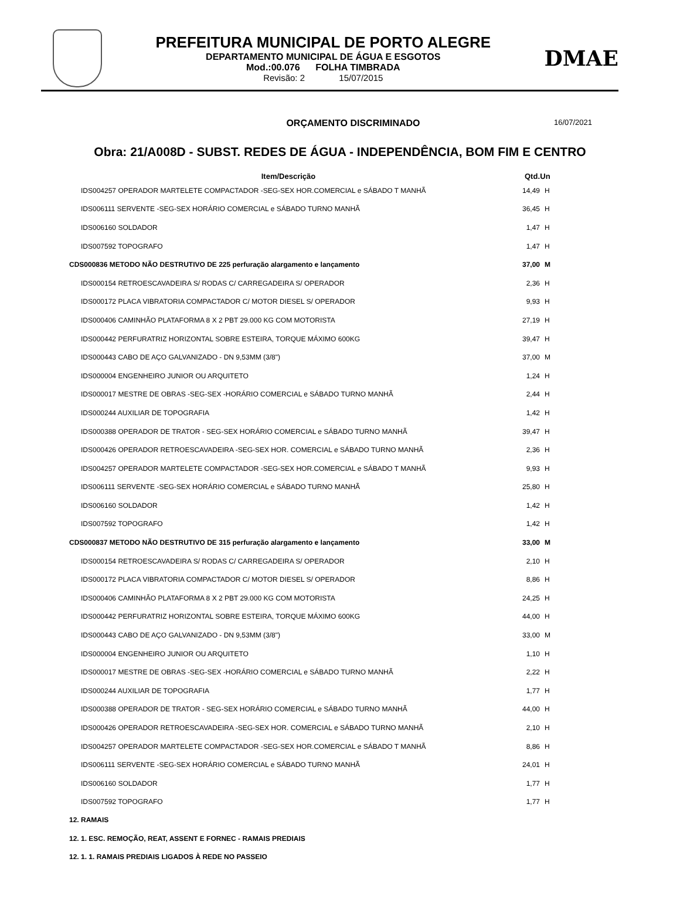PREFEITURA MUNICIPAL DE PORTO ALEGRE
DEPARTAMENTO MUNICIPAL DE ÁGUA E ESGOTOS
Mod.:00.076 FOLHA TIMBRADA
Revisão: 2 15/07/2015
DMAE
ORÇAMENTO DISCRIMINADO
16/07/2021
Obra: 21/A008D - SUBST. REDES DE ÁGUA - INDEPENDÊNCIA, BOM FIM E CENTRO
| Item/Descrição | Qtd. | Un |
| --- | --- | --- |
| IDS004257 OPERADOR MARTELETE COMPACTADOR -SEG-SEX HOR.COMERCIAL e SÁBADO T MANHÃ | 14,49 | H |
| IDS006111 SERVENTE -SEG-SEX HORÁRIO COMERCIAL e SÁBADO TURNO MANHÃ | 36,45 | H |
| IDS006160 SOLDADOR | 1,47 | H |
| IDS007592 TOPOGRAFO | 1,47 | H |
| CDS000836 METODO NÃO DESTRUTIVO DE 225 perfuração alargamento e lançamento | 37,00 | M |
| IDS000154 RETROESCAVADEIRA S/ RODAS C/ CARREGADEIRA S/ OPERADOR | 2,36 | H |
| IDS000172 PLACA VIBRATORIA COMPACTADOR C/ MOTOR DIESEL S/ OPERADOR | 9,93 | H |
| IDS000406 CAMINHÃO PLATAFORMA 8 X 2 PBT 29.000 KG COM MOTORISTA | 27,19 | H |
| IDS000442 PERFURATRIZ HORIZONTAL SOBRE ESTEIRA, TORQUE MÁXIMO 600KG | 39,47 | H |
| IDS000443 CABO DE AÇO GALVANIZADO - DN 9,53MM (3/8") | 37,00 | M |
| IDS000004 ENGENHEIRO JUNIOR OU ARQUITETO | 1,24 | H |
| IDS000017 MESTRE DE OBRAS -SEG-SEX -HORÁRIO COMERCIAL e SÁBADO TURNO MANHÃ | 2,44 | H |
| IDS000244 AUXILIAR DE TOPOGRAFIA | 1,42 | H |
| IDS000388 OPERADOR DE TRATOR - SEG-SEX HORÁRIO COMERCIAL e SÁBADO TURNO MANHÃ | 39,47 | H |
| IDS000426 OPERADOR RETROESCAVADEIRA -SEG-SEX HOR. COMERCIAL e SÁBADO TURNO MANHÃ | 2,36 | H |
| IDS004257 OPERADOR MARTELETE COMPACTADOR -SEG-SEX HOR.COMERCIAL e SÁBADO T MANHÃ | 9,93 | H |
| IDS006111 SERVENTE -SEG-SEX HORÁRIO COMERCIAL e SÁBADO TURNO MANHÃ | 25,80 | H |
| IDS006160 SOLDADOR | 1,42 | H |
| IDS007592 TOPOGRAFO | 1,42 | H |
| CDS000837 METODO NÃO DESTRUTIVO DE 315 perfuração alargamento e lançamento | 33,00 | M |
| IDS000154 RETROESCAVADEIRA S/ RODAS C/ CARREGADEIRA S/ OPERADOR | 2,10 | H |
| IDS000172 PLACA VIBRATORIA COMPACTADOR C/ MOTOR DIESEL S/ OPERADOR | 8,86 | H |
| IDS000406 CAMINHÃO PLATAFORMA 8 X 2 PBT 29.000 KG COM MOTORISTA | 24,25 | H |
| IDS000442 PERFURATRIZ HORIZONTAL SOBRE ESTEIRA, TORQUE MÁXIMO 600KG | 44,00 | H |
| IDS000443 CABO DE AÇO GALVANIZADO - DN 9,53MM (3/8") | 33,00 | M |
| IDS000004 ENGENHEIRO JUNIOR OU ARQUITETO | 1,10 | H |
| IDS000017 MESTRE DE OBRAS -SEG-SEX -HORÁRIO COMERCIAL e SÁBADO TURNO MANHÃ | 2,22 | H |
| IDS000244 AUXILIAR DE TOPOGRAFIA | 1,77 | H |
| IDS000388 OPERADOR DE TRATOR - SEG-SEX HORÁRIO COMERCIAL e SÁBADO TURNO MANHÃ | 44,00 | H |
| IDS000426 OPERADOR RETROESCAVADEIRA -SEG-SEX HOR. COMERCIAL e SÁBADO TURNO MANHÃ | 2,10 | H |
| IDS004257 OPERADOR MARTELETE COMPACTADOR -SEG-SEX HOR.COMERCIAL e SÁBADO T MANHÃ | 8,86 | H |
| IDS006111 SERVENTE -SEG-SEX HORÁRIO COMERCIAL e SÁBADO TURNO MANHÃ | 24,01 | H |
| IDS006160 SOLDADOR | 1,77 | H |
| IDS007592 TOPOGRAFO | 1,77 | H |
12. RAMAIS
12. 1. ESC. REMOÇÃO, REAT, ASSENT E FORNEC - RAMAIS PREDIAIS
12. 1. 1. RAMAIS PREDIAIS LIGADOS À REDE NO PASSEIO